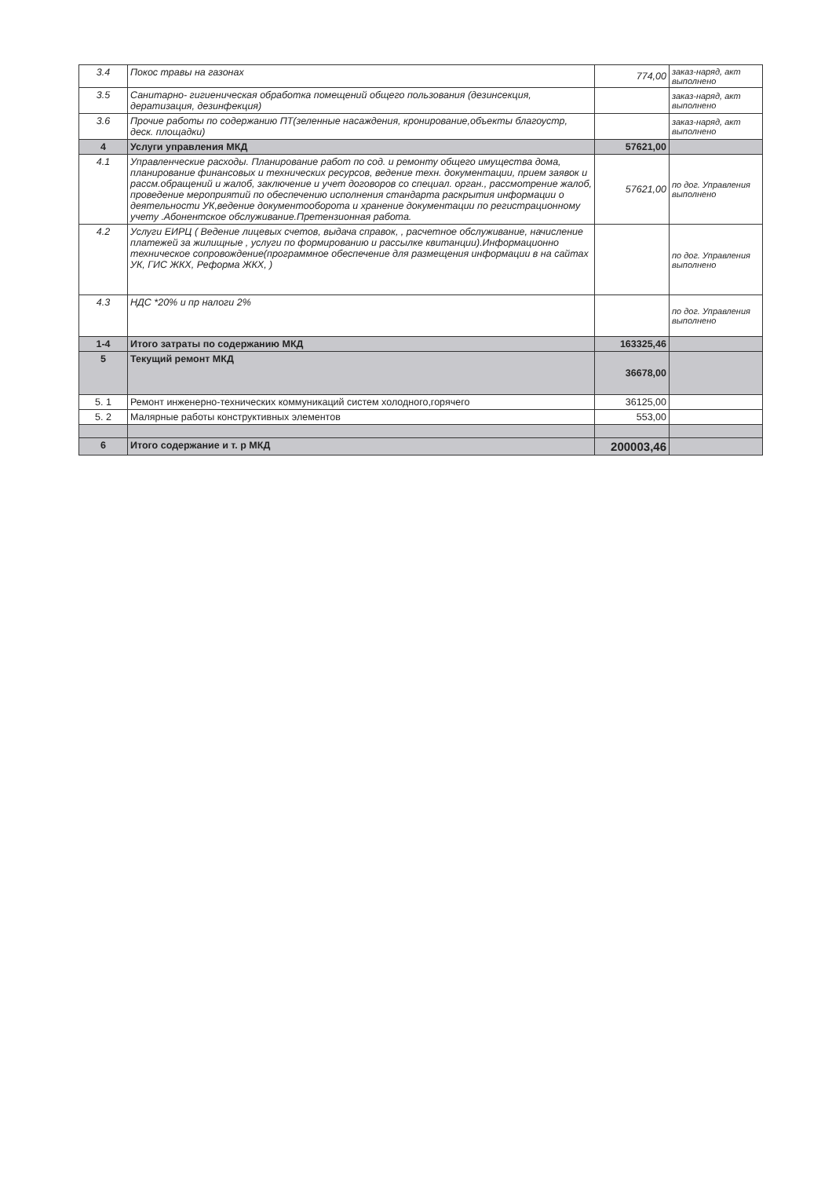| 3.4 | Покос травы на газонах | 774,00 | заказ-наряд, акт выполнено |
| 3.5 | Санитарно- гигиеническая обработка помещений общего пользования (дезинсекция, дератизация, дезинфекция) | | заказ-наряд, акт выполнено |
| 3.6 | Прочие работы по содержанию ПТ(зеленные насаждения, кронирование,объекты благоустр, деск. площадки) | | заказ-наряд, акт выполнено |
| 4 | Услуги управления МКД | 57621,00 | |
| 4.1 | Управленческие расходы. Планирование работ по сод. и ремонту общего имущества дома, планирование финансовых и технических ресурсов, ведение техн. документации, прием заявок и рассм.обращений и жалоб, заключение и учет договоров со специал. орган., рассмотрение жалоб, проведение мероприятий по обеспечению исполнения стандарта раскрытия информации о деятельности УК,ведение документооборота и хранение документации по регистрационному учету .Абонентское обслуживание.Претензионная работа. | 57621,00 | по дог. Управления выполнено |
| 4.2 | Услуги ЕИРЦ ( Ведение лицевых счетов, выдача справок, , расчетное обслуживание, начисление платежей за жилищные , услуги по формированию и рассылке квитанции).Информационно техническое сопровождение(программное обеспечение для размещения информации в на сайтах УК, ГИС ЖКХ, Реформа ЖКХ, ) | | по дог. Управления выполнено |
| 4.3 | НДС *20% и пр налоги 2% | | по дог. Управления выполнено |
| 1-4 | Итого затраты по содержанию МКД | 163325,46 | |
| 5 | Текущий ремонт МКД | 36678,00 | |
| 5. 1 | Ремонт инженерно-технических коммуникаций систем холодного,горячего | 36125,00 | |
| 5. 2 | Малярные работы конструктивных элементов | 553,00 | |
| 6 | Итого содержание и т. р МКД | 200003,46 | |